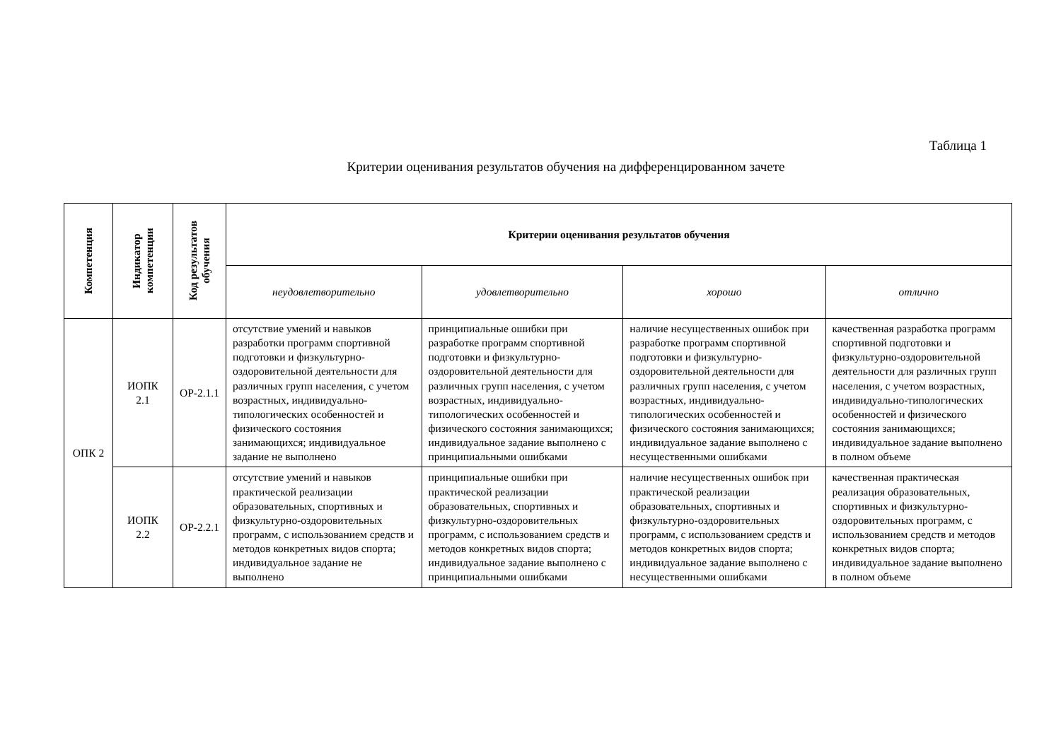Таблица 1
Критерии оценивания результатов обучения на дифференцированном зачете
| Компетенция | Индикатор компетенции | Код результатов обучения | Критерии оценивания результатов обучения | | | |
| --- | --- | --- | --- | --- | --- | --- |
| | | | неудовлетворительно | удовлетворительно | хорошо | отлично |
| ОПК 2 | ИОПК 2.1 | ОР-2.1.1 | отсутствие умений и навыков разработки программ спортивной подготовки и физкультурно-оздоровительной деятельности для различных групп населения, с учетом возрастных, индивидуально-типологических особенностей и физического состояния занимающихся; индивидуальное задание не выполнено | принципиальные ошибки при разработке программ спортивной подготовки и физкультурно-оздоровительной деятельности для различных групп населения, с учетом возрастных, индивидуально-типологических особенностей и физического состояния занимающихся; индивидуальное задание выполнено с принципиальными ошибками | наличие несущественных ошибок при разработке программ спортивной подготовки и физкультурно-оздоровительной деятельности для различных групп населения, с учетом возрастных, индивидуально-типологических особенностей и физического состояния занимающихся; индивидуальное задание выполнено с несущественными ошибками | качественная разработка программ спортивной подготовки и физкультурно-оздоровительной деятельности для различных групп населения, с учетом возрастных, индивидуально-типологических особенностей и физического состояния занимающихся; индивидуальное задание выполнено в полном объеме |
| | ИОПК 2.2 | ОР-2.2.1 | отсутствие умений и навыков практической реализации образовательных, спортивных и физкультурно-оздоровительных программ, с использованием средств и методов конкретных видов спорта; индивидуальное задание не выполнено | принципиальные ошибки при практической реализации образовательных, спортивных и физкультурно-оздоровительных программ, с использованием средств и методов конкретных видов спорта; индивидуальное задание выполнено с принципиальными ошибками | наличие несущественных ошибок при практической реализации образовательных, спортивных и физкультурно-оздоровительных программ, с использованием средств и методов конкретных видов спорта; индивидуальное задание выполнено с несущественными ошибками | качественная практическая реализация образовательных, спортивных и физкультурно-оздоровительных программ, с использованием средств и методов конкретных видов спорта; индивидуальное задание выполнено в полном объеме |